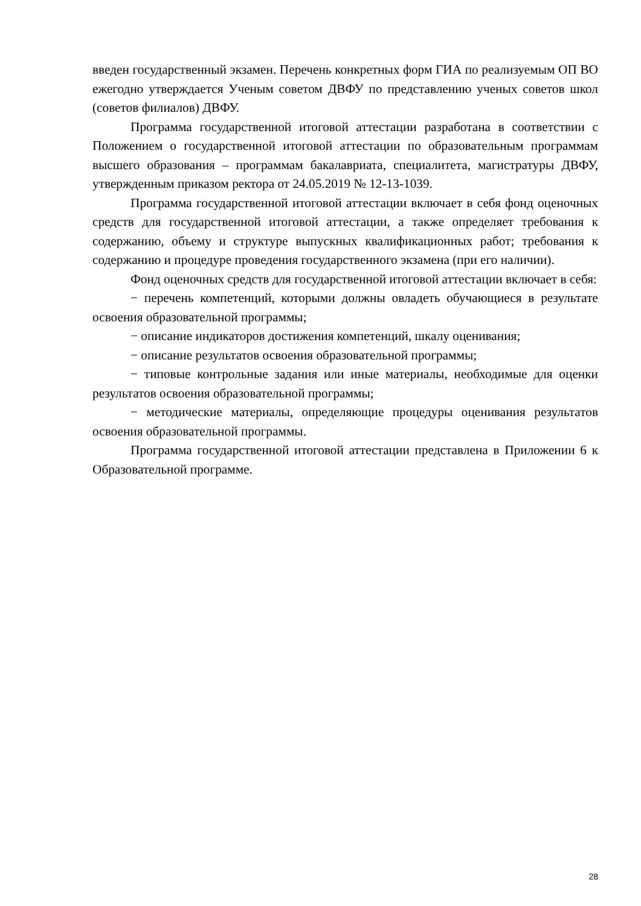введен государственный экзамен. Перечень конкретных форм ГИА по реализуемым ОП ВО ежегодно утверждается Ученым советом ДВФУ по представлению ученых советов школ (советов филиалов) ДВФУ.
Программа государственной итоговой аттестации разработана в соответствии с Положением о государственной итоговой аттестации по образовательным программам высшего образования – программам бакалавриата, специалитета, магистратуры ДВФУ, утвержденным приказом ректора от 24.05.2019 № 12-13-1039.
Программа государственной итоговой аттестации включает в себя фонд оценочных средств для государственной итоговой аттестации, а также определяет требования к содержанию, объему и структуре выпускных квалификационных работ; требования к содержанию и процедуре проведения государственного экзамена (при его наличии).
Фонд оценочных средств для государственной итоговой аттестации включает в себя:
− перечень компетенций, которыми должны овладеть обучающиеся в результате освоения образовательной программы;
− описание индикаторов достижения компетенций, шкалу оценивания;
− описание результатов освоения образовательной программы;
− типовые контрольные задания или иные материалы, необходимые для оценки результатов освоения образовательной программы;
− методические материалы, определяющие процедуры оценивания результатов освоения образовательной программы.
Программа государственной итоговой аттестации представлена в Приложении 6 к Образовательной программе.
28